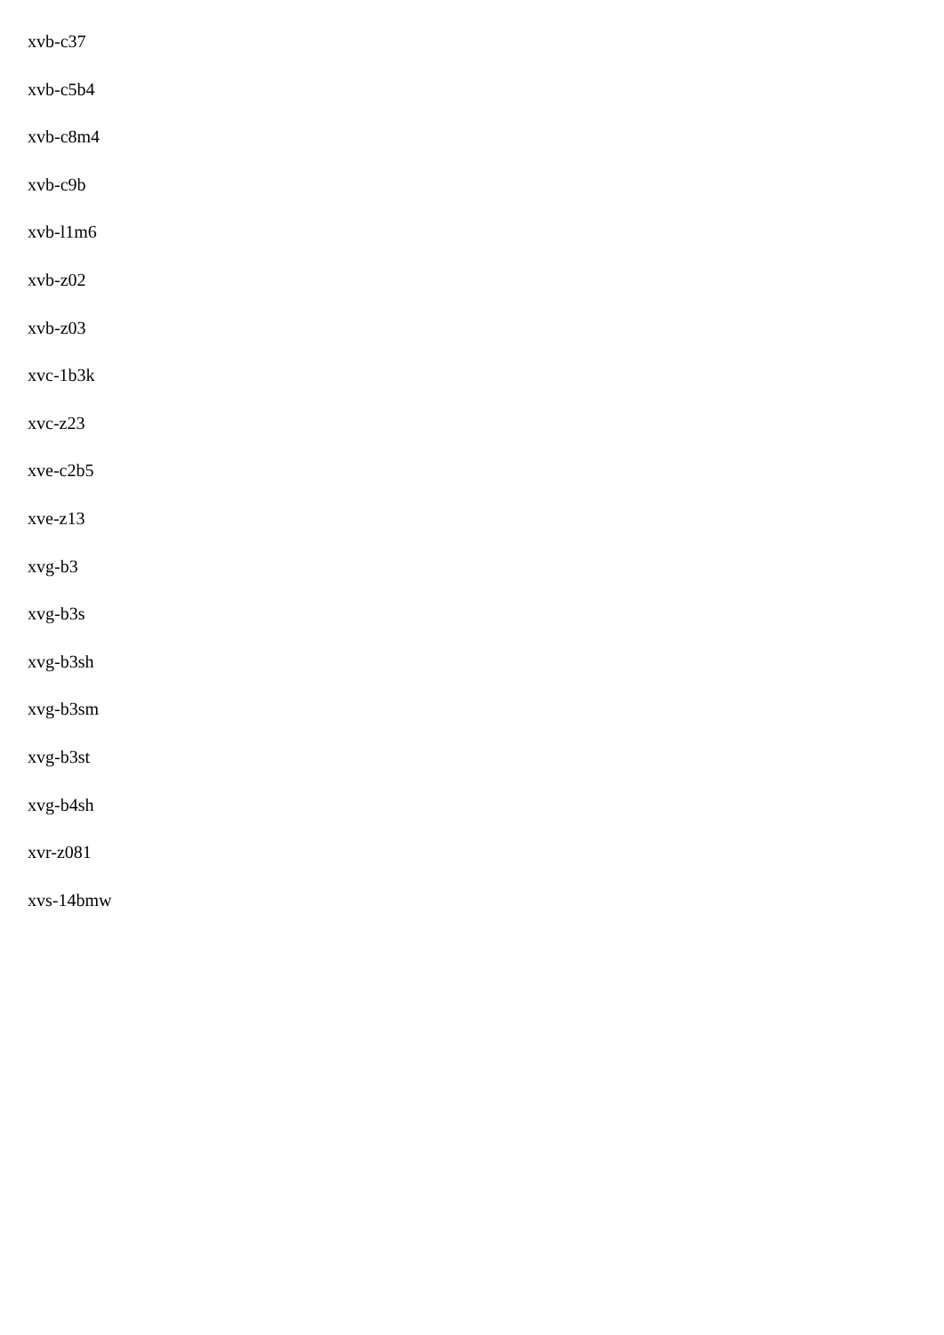xvb-c37
xvb-c5b4
xvb-c8m4
xvb-c9b
xvb-l1m6
xvb-z02
xvb-z03
xvc-1b3k
xvc-z23
xve-c2b5
xve-z13
xvg-b3
xvg-b3s
xvg-b3sh
xvg-b3sm
xvg-b3st
xvg-b4sh
xvr-z081
xvs-14bmw